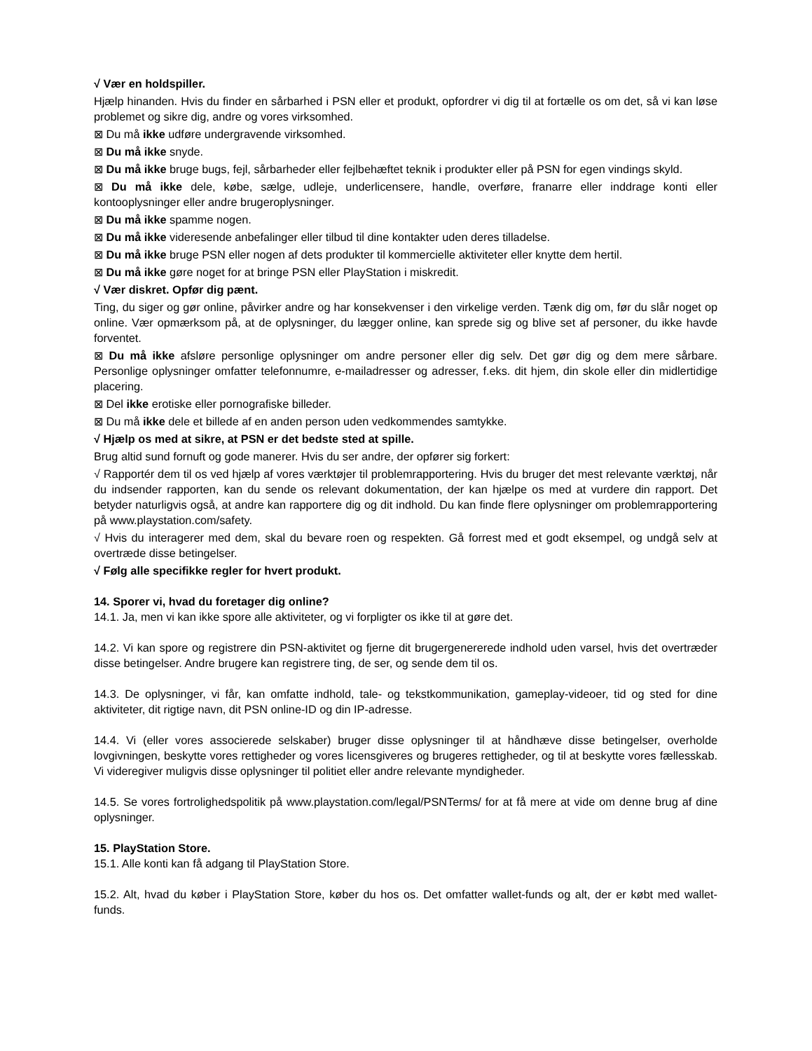√ Vær en holdspiller.
Hjælp hinanden. Hvis du finder en sårbarhed i PSN eller et produkt, opfordrer vi dig til at fortælle os om det, så vi kan løse problemet og sikre dig, andre og vores virksomhed.
⊠ Du må ikke udføre undergravende virksomhed.
⊠ Du må ikke snyde.
⊠ Du må ikke bruge bugs, fejl, sårbarheder eller fejlbehæftet teknik i produkter eller på PSN for egen vindings skyld.
⊠ Du må ikke dele, købe, sælge, udleje, underlicensere, handle, overføre, franarre eller inddrage konti eller kontooplysninger eller andre brugeroplysninger.
⊠ Du må ikke spamme nogen.
⊠ Du må ikke videresende anbefalinger eller tilbud til dine kontakter uden deres tilladelse.
⊠ Du må ikke bruge PSN eller nogen af dets produkter til kommercielle aktiviteter eller knytte dem hertil.
⊠ Du må ikke gøre noget for at bringe PSN eller PlayStation i miskredit.
√ Vær diskret. Opfør dig pænt.
Ting, du siger og gør online, påvirker andre og har konsekvenser i den virkelige verden. Tænk dig om, før du slår noget op online. Vær opmærksom på, at de oplysninger, du lægger online, kan sprede sig og blive set af personer, du ikke havde forventet.
⊠ Du må ikke afsløre personlige oplysninger om andre personer eller dig selv. Det gør dig og dem mere sårbare. Personlige oplysninger omfatter telefonnumre, e-mailadresser og adresser, f.eks. dit hjem, din skole eller din midlertidige placering.
⊠ Del ikke erotiske eller pornografiske billeder.
⊠ Du må ikke dele et billede af en anden person uden vedkommendes samtykke.
√ Hjælp os med at sikre, at PSN er det bedste sted at spille.
Brug altid sund fornuft og gode manerer. Hvis du ser andre, der opfører sig forkert:
√ Rapportér dem til os ved hjælp af vores værktøjer til problemrapportering. Hvis du bruger det mest relevante værktøj, når du indsender rapporten, kan du sende os relevant dokumentation, der kan hjælpe os med at vurdere din rapport. Det betyder naturligvis også, at andre kan rapportere dig og dit indhold. Du kan finde flere oplysninger om problemrapportering på www.playstation.com/safety.
√ Hvis du interagerer med dem, skal du bevare roen og respekten. Gå forrest med et godt eksempel, og undgå selv at overtræde disse betingelser.
√ Følg alle specifikke regler for hvert produkt.
14. Sporer vi, hvad du foretager dig online?
14.1. Ja, men vi kan ikke spore alle aktiviteter, og vi forpligter os ikke til at gøre det.
14.2. Vi kan spore og registrere din PSN-aktivitet og fjerne dit brugergenererede indhold uden varsel, hvis det overtræder disse betingelser. Andre brugere kan registrere ting, de ser, og sende dem til os.
14.3. De oplysninger, vi får, kan omfatte indhold, tale- og tekstkommunikation, gameplay-videoer, tid og sted for dine aktiviteter, dit rigtige navn, dit PSN online-ID og din IP-adresse.
14.4. Vi (eller vores associerede selskaber) bruger disse oplysninger til at håndhæve disse betingelser, overholde lovgivningen, beskytte vores rettigheder og vores licensgiveres og brugeres rettigheder, og til at beskytte vores fællesskab. Vi videregiver muligvis disse oplysninger til politiet eller andre relevante myndigheder.
14.5. Se vores fortrolighedspolitik på www.playstation.com/legal/PSNTerms/ for at få mere at vide om denne brug af dine oplysninger.
15. PlayStation Store.
15.1. Alle konti kan få adgang til PlayStation Store.
15.2. Alt, hvad du køber i PlayStation Store, køber du hos os. Det omfatter wallet-funds og alt, der er købt med wallet-funds.